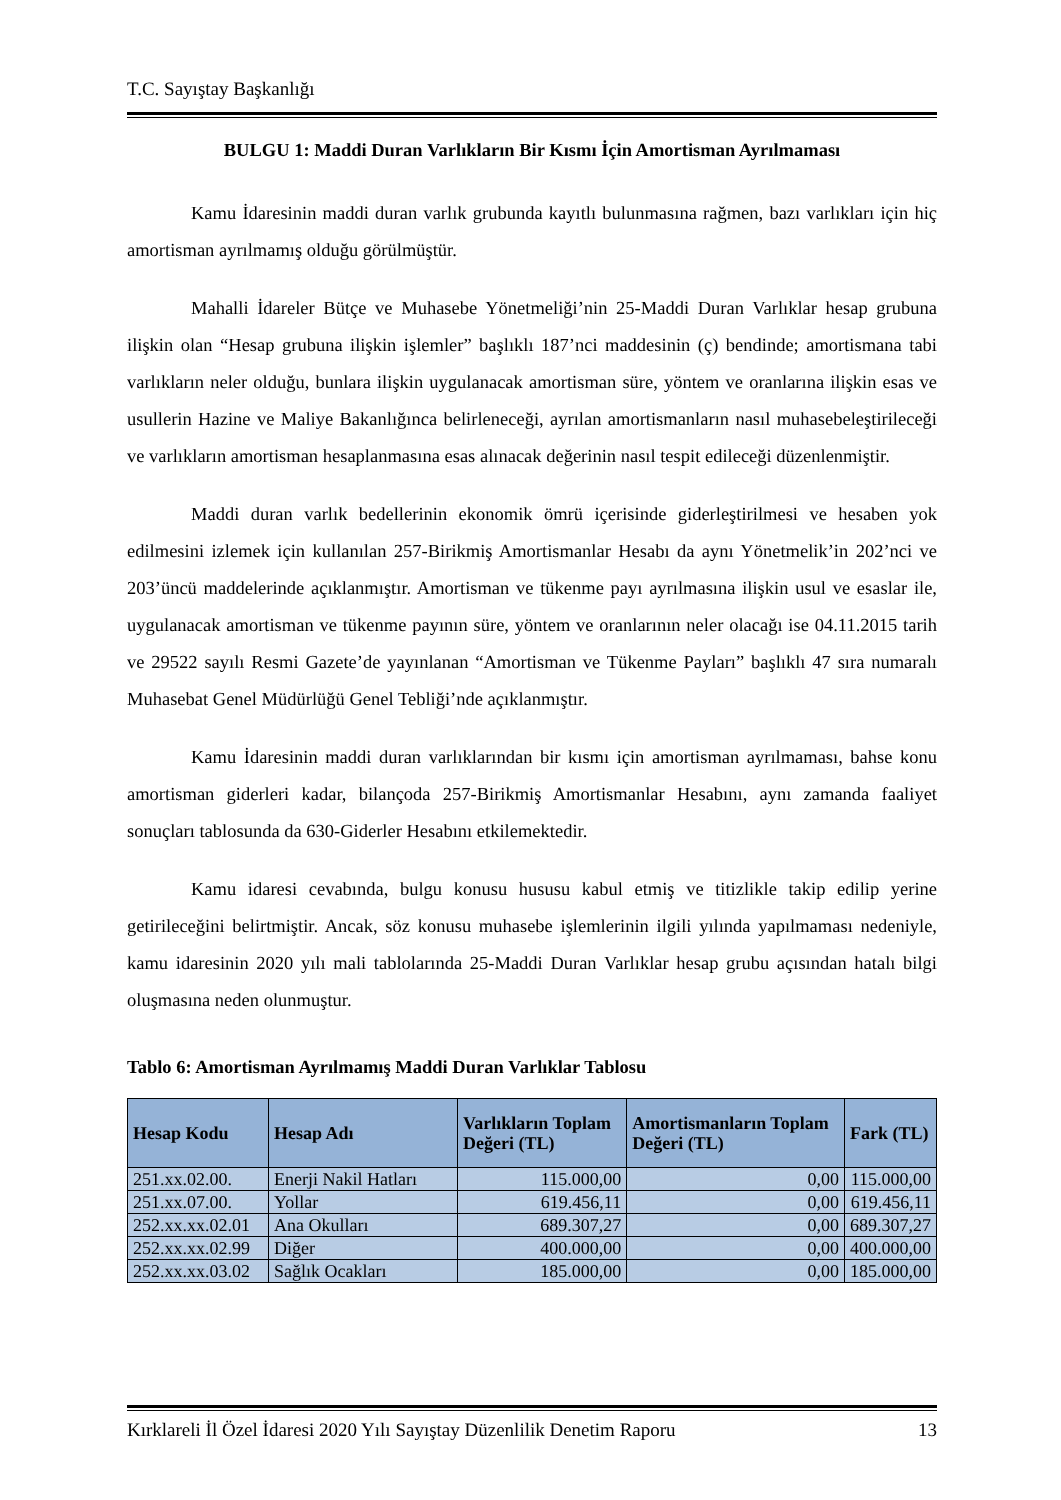T.C. Sayıştay Başkanlığı
BULGU 1: Maddi Duran Varlıkların Bir Kısmı İçin Amortisman Ayrılmaması
Kamu İdaresinin maddi duran varlık grubunda kayıtlı bulunmasına rağmen, bazı varlıkları için hiç amortisman ayrılmamış olduğu görülmüştür.
Mahalli İdareler Bütçe ve Muhasebe Yönetmeliği’nin 25-Maddi Duran Varlıklar hesap grubuna ilişkin olan “Hesap grubuna ilişkin işlemler” başlıklı 187’nci maddesinin (ç) bendinde; amortismana tabi varlıkların neler olduğu, bunlara ilişkin uygulanacak amortisman süre, yöntem ve oranlarına ilişkin esas ve usullerin Hazine ve Maliye Bakanlığınca belirleneceği, ayrılan amortismanların nasıl muhasebeleştirileceği ve varlıkların amortisman hesaplanmasına esas alınacak değerinin nasıl tespit edileceği düzenlenmiştir.
Maddi duran varlık bedellerinin ekonomik ömrü içerisinde giderleştirilmesi ve hesaben yok edilmesini izlemek için kullanılan 257-Birikmiş Amortismanlar Hesabı da aynı Yönetmelik’in 202’nci ve 203’üncü maddelerinde açıklanmıştır. Amortisman ve tükenme payı ayrılmasına ilişkin usul ve esaslar ile, uygulanacak amortisman ve tükenme payının süre, yöntem ve oranlarının neler olacağı ise 04.11.2015 tarih ve 29522 sayılı Resmi Gazete’de yayınlanan “Amortisman ve Tükenme Payları” başlıklı 47 sıra numaralı Muhasebat Genel Müdürlüğü Genel Tebliği’nde açıklanmıştır.
Kamu İdaresinin maddi duran varlıklarından bir kısmı için amortisman ayrılmaması, bahse konu amortisman giderleri kadar, bilançoda 257-Birikmiş Amortismanlar Hesabını, aynı zamanda faaliyet sonuçları tablosunda da 630-Giderler Hesabını etkilemektedir.
Kamu idaresi cevabında, bulgu konusu hususu kabul etmiş ve titizlikle takip edilip yerine getirileceğini belirtmiştir. Ancak, söz konusu muhasebe işlemlerinin ilgili yılında yapılmaması nedeniyle, kamu idaresinin 2020 yılı mali tablolarında 25-Maddi Duran Varlıklar hesap grubu açısından hatalı bilgi oluşmasına neden olunmuştur.
Tablo 6: Amortisman Ayrılmamış Maddi Duran Varlıklar Tablosu
| Hesap Kodu | Hesap Adı | Varlıkların Toplam Değeri (TL) | Amortismanların Toplam Değeri (TL) | Fark (TL) |
| --- | --- | --- | --- | --- |
| 251.xx.02.00. | Enerji Nakil Hatları | 115.000,00 | 0,00 | 115.000,00 |
| 251.xx.07.00. | Yollar | 619.456,11 | 0,00 | 619.456,11 |
| 252.xx.xx.02.01 | Ana Okulları | 689.307,27 | 0,00 | 689.307,27 |
| 252.xx.xx.02.99 | Diğer | 400.000,00 | 0,00 | 400.000,00 |
| 252.xx.xx.03.02 | Sağlık Ocakları | 185.000,00 | 0,00 | 185.000,00 |
Kırklareli İl Özel İdaresi 2020 Yılı Sayıştay Düzenlilik Denetim Raporu 13